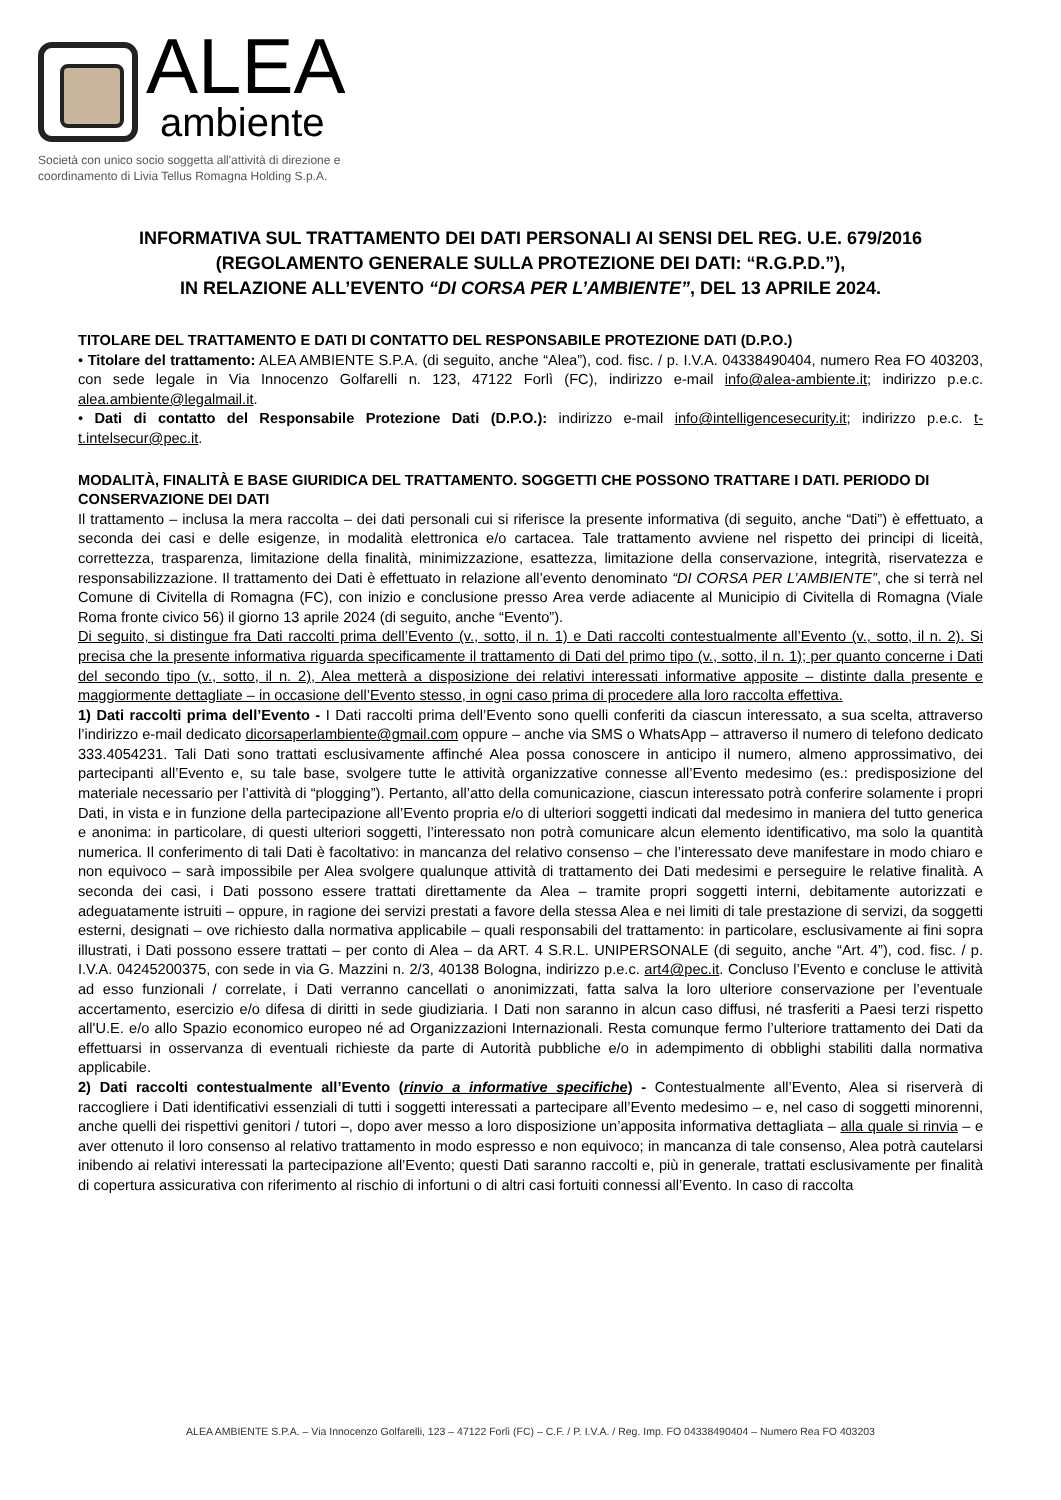ALEA
ambiente
Società con unico socio soggetta all'attività di direzione e
coordinamento di Livia Tellus Romagna Holding S.p.A.
INFORMATIVA SUL TRATTAMENTO DEI DATI PERSONALI AI SENSI DEL REG. U.E. 679/2016 (REGOLAMENTO GENERALE SULLA PROTEZIONE DEI DATI: “R.G.P.D.”),
IN RELAZIONE ALL’EVENTO “DI CORSA PER L’AMBIENTE”, DEL 13 APRILE 2024.
TITOLARE DEL TRATTAMENTO E DATI DI CONTATTO DEL RESPONSABILE PROTEZIONE DATI (D.P.O.)
• Titolare del trattamento: ALEA AMBIENTE S.P.A. (di seguito, anche “Alea”), cod. fisc. / p. I.V.A. 04338490404, numero Rea FO 403203, con sede legale in Via Innocenzo Golfarelli n. 123, 47122 Forlì (FC), indirizzo e-mail info@alea-ambiente.it; indirizzo p.e.c. alea.ambiente@legalmail.it.
• Dati di contatto del Responsabile Protezione Dati (D.P.O.): indirizzo e-mail info@intelligencesecurity.it; indirizzo p.e.c. t-t.intelsecur@pec.it.
MODALITÀ, FINALITÀ E BASE GIURIDICA DEL TRATTAMENTO. SOGGETTI CHE POSSONO TRATTARE I DATI. PERIODO DI CONSERVAZIONE DEI DATI
Il trattamento – inclusa la mera raccolta – dei dati personali cui si riferisce la presente informativa (di seguito, anche “Dati”) è effettuato, a seconda dei casi e delle esigenze, in modalità elettronica e/o cartacea. Tale trattamento avviene nel rispetto dei principi di liceità, correttezza, trasparenza, limitazione della finalità, minimizzazione, esattezza, limitazione della conservazione, integrità, riservatezza e responsabilizzazione. Il trattamento dei Dati è effettuato in relazione all’evento denominato “DI CORSA PER L’AMBIENTE”, che si terrà nel Comune di Civitella di Romagna (FC), con inizio e conclusione presso Area verde adiacente al Municipio di Civitella di Romagna (Viale Roma fronte civico 56) il giorno 13 aprile 2024 (di seguito, anche “Evento”).
Di seguito, si distingue fra Dati raccolti prima dell’Evento (v., sotto, il n. 1) e Dati raccolti contestualmente all’Evento (v., sotto, il n. 2). Si precisa che la presente informativa riguarda specificamente il trattamento di Dati del primo tipo (v., sotto, il n. 1); per quanto concerne i Dati del secondo tipo (v., sotto, il n. 2), Alea metterà a disposizione dei relativi interessati informative apposite – distinte dalla presente e maggiormente dettagliate – in occasione dell’Evento stesso, in ogni caso prima di procedere alla loro raccolta effettiva.
1) Dati raccolti prima dell’Evento - I Dati raccolti prima dell’Evento sono quelli conferiti da ciascun interessato, a sua scelta, attraverso l’indirizzo e-mail dedicato dicorsaperlambiente@gmail.com oppure – anche via SMS o WhatsApp – attraverso il numero di telefono dedicato 333.4054231. Tali Dati sono trattati esclusivamente affinché Alea possa conoscere in anticipo il numero, almeno approssimativo, dei partecipanti all’Evento e, su tale base, svolgere tutte le attività organizzative connesse all’Evento medesimo (es.: predisposizione del materiale necessario per l’attività di “plogging”). Pertanto, all’atto della comunicazione, ciascun interessato potrà conferire solamente i propri Dati, in vista e in funzione della partecipazione all’Evento propria e/o di ulteriori soggetti indicati dal medesimo in maniera del tutto generica e anonima: in particolare, di questi ulteriori soggetti, l’interessato non potrà comunicare alcun elemento identificativo, ma solo la quantità numerica. Il conferimento di tali Dati è facoltativo: in mancanza del relativo consenso – che l’interessato deve manifestare in modo chiaro e non equivoco – sarà impossibile per Alea svolgere qualunque attività di trattamento dei Dati medesimi e perseguire le relative finalità. A seconda dei casi, i Dati possono essere trattati direttamente da Alea – tramite propri soggetti interni, debitamente autorizzati e adeguatamente istruiti – oppure, in ragione dei servizi prestati a favore della stessa Alea e nei limiti di tale prestazione di servizi, da soggetti esterni, designati – ove richiesto dalla normativa applicabile – quali responsabili del trattamento: in particolare, esclusivamente ai fini sopra illustrati, i Dati possono essere trattati – per conto di Alea – da ART. 4 S.R.L. UNIPERSONALE (di seguito, anche “Art. 4”), cod. fisc. / p. I.V.A. 04245200375, con sede in via G. Mazzini n. 2/3, 40138 Bologna, indirizzo p.e.c. art4@pec.it. Concluso l’Evento e concluse le attività ad esso funzionali / correlate, i Dati verranno cancellati o anonimizzati, fatta salva la loro ulteriore conservazione per l’eventuale accertamento, esercizio e/o difesa di diritti in sede giudiziaria. I Dati non saranno in alcun caso diffusi, né trasferiti a Paesi terzi rispetto all'U.E. e/o allo Spazio economico europeo né ad Organizzazioni Internazionali. Resta comunque fermo l’ulteriore trattamento dei Dati da effettuarsi in osservanza di eventuali richieste da parte di Autorità pubbliche e/o in adempimento di obblighi stabiliti dalla normativa applicabile.
2) Dati raccolti contestualmente all’Evento (rinvio a informative specifiche) - Contestualmente all’Evento, Alea si riserverà di raccogliere i Dati identificativi essenziali di tutti i soggetti interessati a partecipare all’Evento medesimo – e, nel caso di soggetti minorenni, anche quelli dei rispettivi genitori / tutori –, dopo aver messo a loro disposizione un’apposita informativa dettagliata – alla quale si rinvia – e aver ottenuto il loro consenso al relativo trattamento in modo espresso e non equivoco; in mancanza di tale consenso, Alea potrà cautelarsi inibendo ai relativi interessati la partecipazione all’Evento; questi Dati saranno raccolti e, più in generale, trattati esclusivamente per finalità di copertura assicurativa con riferimento al rischio di infortuni o di altri casi fortuiti connessi all’Evento. In caso di raccolta
ALEA AMBIENTE S.P.A. – Via Innocenzo Golfarelli, 123 – 47122 Forlì (FC) – C.F. / P. I.V.A. / Reg. Imp. FO 04338490404 – Numero Rea FO 403203